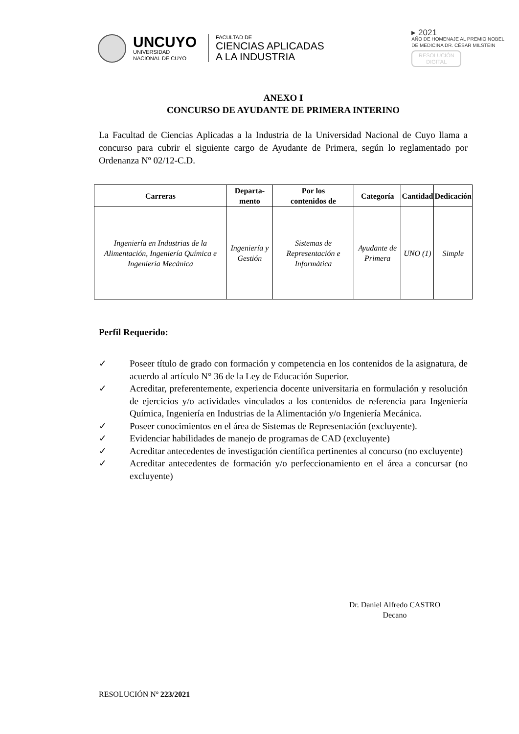UNCUYO
UNIVERSIDAD
NACIONAL DE CUYO
FACULTAD DE
CIENCIAS APLICADAS
A LA INDUSTRIA
▸ 2021
AÑO DE HOMENAJE AL PREMIO NOBEL
DE MEDICINA DR. CÉSAR MILSTEIN
RESOLUCIÓN
DIGITAL
ANEXO I
CONCURSO DE AYUDANTE DE PRIMERA INTERINO
La Facultad de Ciencias Aplicadas a la Industria de la Universidad Nacional de Cuyo llama a concurso para cubrir el siguiente cargo de Ayudante de Primera, según lo reglamentado por Ordenanza Nº 02/12-C.D.
| Carreras | Departa- mento | Por los contenidos de | Categoría | Cantidad | Dedicación |
| --- | --- | --- | --- | --- | --- |
| Ingeniería en Industrias de la Alimentación, Ingeniería Química e Ingeniería Mecánica | Ingeniería y Gestión | Sistemas de Representación e Informática | Ayudante de Primera | UNO (1) | Simple |
Perfil Requerido:
✓ Poseer título de grado con formación y competencia en los contenidos de la asignatura, de acuerdo al artículo N° 36 de la Ley de Educación Superior.
✓ Acreditar, preferentemente, experiencia docente universitaria en formulación y resolución de ejercicios y/o actividades vinculados a los contenidos de referencia para Ingeniería Química, Ingeniería en Industrias de la Alimentación y/o Ingeniería Mecánica.
✓ Poseer conocimientos en el área de Sistemas de Representación (excluyente).
✓ Evidenciar habilidades de manejo de programas de CAD (excluyente)
✓ Acreditar antecedentes de investigación científica pertinentes al concurso (no excluyente)
✓ Acreditar antecedentes de formación y/o perfeccionamiento en el área a concursar (no excluyente)
Dr. Daniel Alfredo CASTRO
Decano
RESOLUCIÓN Nº 223/2021